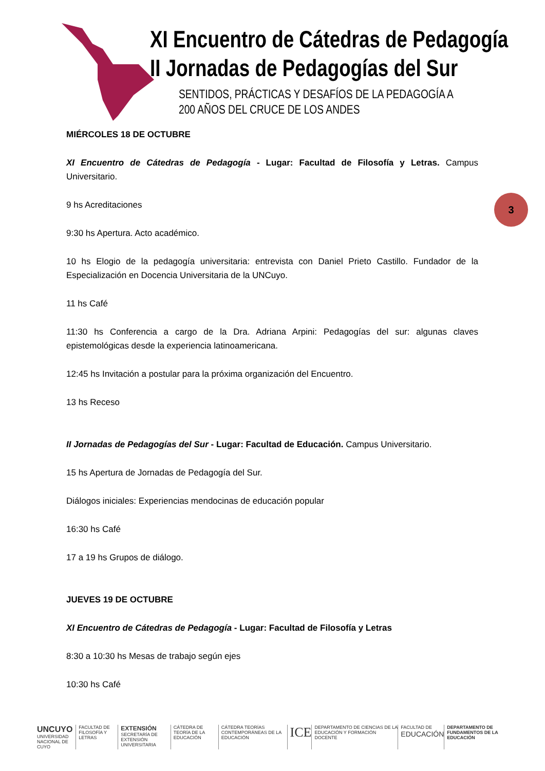XI Encuentro de Cátedras de Pedagogía
II Jornadas de Pedagogías del Sur
SENTIDOS, PRÁCTICAS Y DESAFÍOS DE LA PEDAGOGÍA A
200 AÑOS DEL CRUCE DE LOS ANDES
3
MIÉRCOLES 18 DE OCTUBRE
XI Encuentro de Cátedras de Pedagogía - Lugar: Facultad de Filosofía y Letras. Campus Universitario.
9 hs Acreditaciones
9:30 hs Apertura. Acto académico.
10 hs Elogio de la pedagogía universitaria: entrevista con Daniel Prieto Castillo. Fundador de la Especialización en Docencia Universitaria de la UNCuyo.
11 hs Café
11:30 hs Conferencia a cargo de la Dra. Adriana Arpini: Pedagogías del sur: algunas claves epistemológicas desde la experiencia latinoamericana.
12:45 hs Invitación a postular para la próxima organización del Encuentro.
13 hs Receso
II Jornadas de Pedagogías del Sur - Lugar: Facultad de Educación. Campus Universitario.
15 hs Apertura de Jornadas de Pedagogía del Sur.
Diálogos iniciales: Experiencias mendocinas de educación popular
16:30 hs Café
17 a 19 hs Grupos de diálogo.
JUEVES 19 DE OCTUBRE
XI Encuentro de Cátedras de Pedagogía - Lugar: Facultad de Filosofía y Letras
8:30 a 10:30 hs Mesas de trabajo según ejes
10:30 hs Café
UNCUYO
UNIVERSIDAD NACIONAL DE CUYO
FACULTAD DE FILOSOFÍA Y LETRAS
EXTENSIÓN
SECRETARÍA DE EXTENSIÓN UNIVERSITARIA
CÁTEDRA DE TEORÍA DE LA EDUCACIÓN
CÁTEDRA TEORÍAS CONTEMPORÁNEAS DE LA EDUCACIÓN
ICE
DEPARTAMENTO DE CIENCIAS DE LA EDUCACIÓN Y FORMACIÓN DOCENTE
FACULTAD DE
EDUCACIÓN
DEPARTAMENTO DE FUNDAMENTOS DE LA EDUCACIÓN